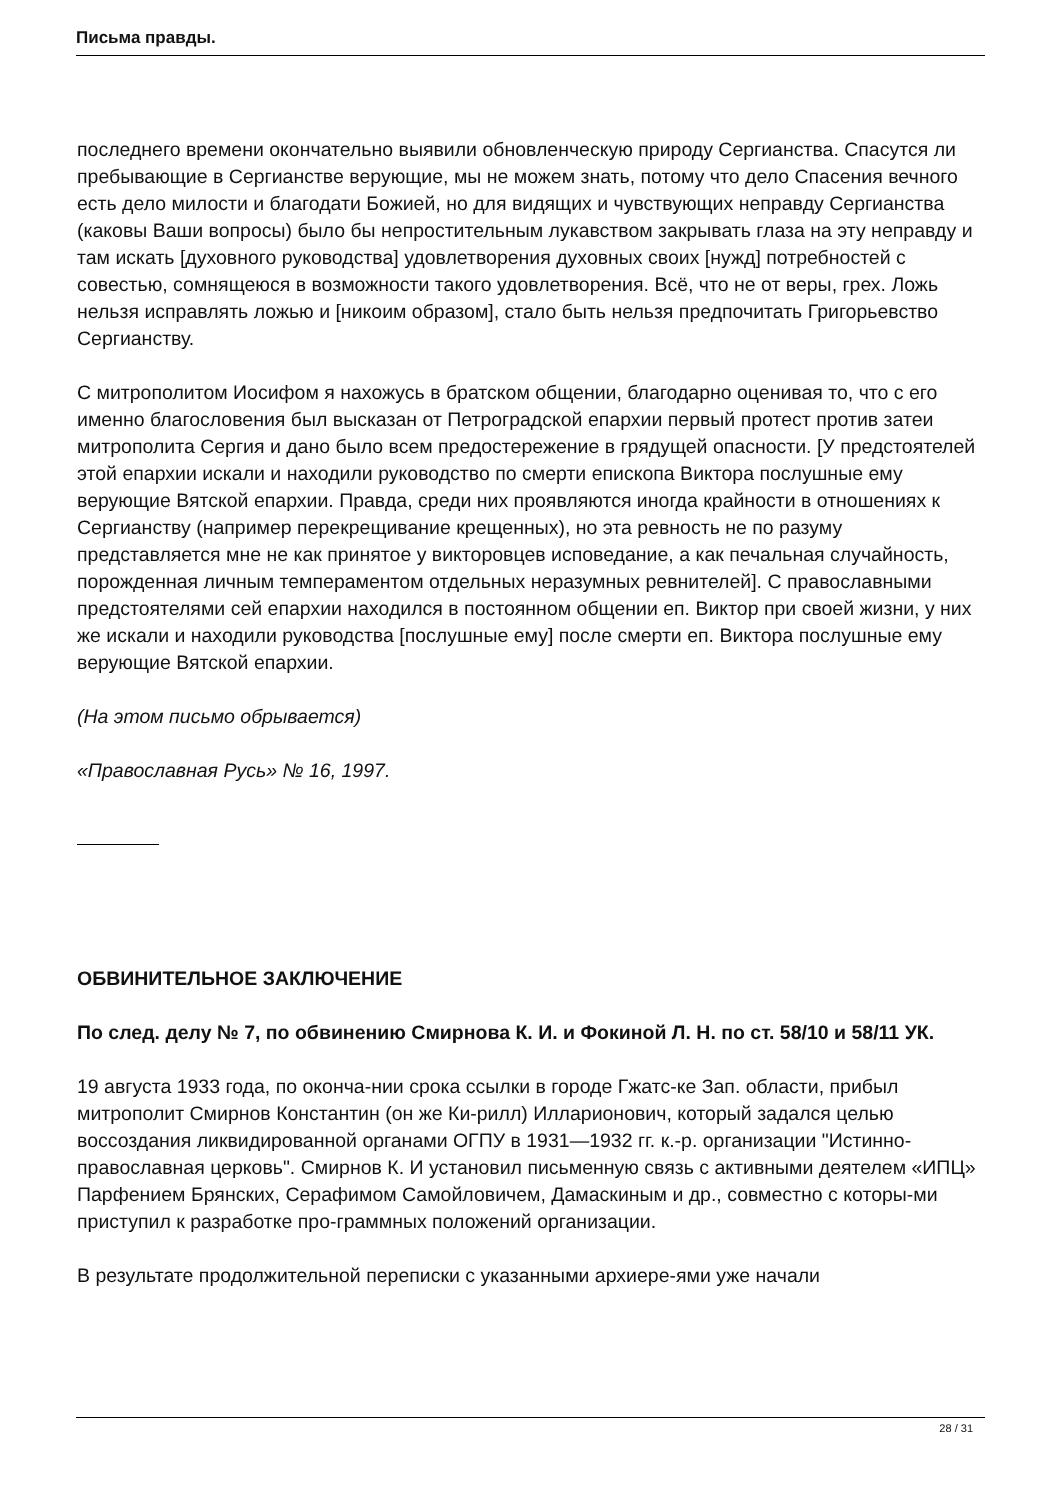Письма правды.
последнего времени окончательно выявили обновленческую природу Сергианства. Спасутся ли пребывающие в Сергианстве верующие, мы не можем знать, потому что дело Спасения вечного есть дело милости и благодати Божией, но для видящих и чувствующих неправду Сергианства (каковы Ваши вопросы) было бы непростительным лукавством закрывать глаза на эту неправду и там искать [духовного руководства] удовлетворения духовных своих [нужд] потребностей с совестью, сомнящеюся в возможности такого удовлетворения. Всё, что не от веры, грех. Ложь нельзя исправлять ложью и [никоим образом], стало быть нельзя предпочитать Григорьевство Сергианству.
С митрополитом Иосифом я нахожусь в братском общении, благодарно оценивая то, что с его именно благословения был высказан от Петроградской епархии первый протест против затеи митрополита Сергия и дано было всем предостережение в грядущей опасности. [У предстоятелей этой епархии искали и находили руководство по смерти епископа Виктора послушные ему верующие Вятской епархии. Правда, среди них проявляются иногда крайности в отношениях к Сергианству (например перекрещивание крещенных), но эта ревность не по разуму представляется мне не как принятое у викторовцев исповедание, а как печальная случайность, порожденная личным темпераментом отдельных неразумных ревнителей]. С православными предстоятелями сей епархии находился в постоянном общении еп. Виктор при своей жизни, у них же искали и находили руководства [послушные ему] после смерти еп. Виктора послушные ему верующие Вятской епархии.
(На этом письмо обрывается)
«Православная Русь» № 16, 1997.
ОБВИНИТЕЛЬНОЕ ЗАКЛЮЧЕНИЕ
По след. делу № 7, по обвине­нию Смирнова К. И. и Фокиной Л. Н. по ст. 58/10 и 58/11 УК.
19 августа 1933 года, по оконча-нии срока ссылки в городе Гжатс-ке Зап. области, прибыл митрополит Смирнов Константин (он же Ки-рилл) Илларионович, который задался целью воссоздания ликвидированной органами ОГПУ в 1931—1932 гг. к.-р. организации "Истинно-православная церковь". Смирнов К. И установил письменную связь с активными деятелем «ИПЦ» Парфением Брянских, Серафимом Самойловичем, Дамаскиным и др., совместно с которы-ми приступил к разработке про-граммных положений организации.
В результате продолжительной переписки с указанными архиере-ями уже начали
28 / 31